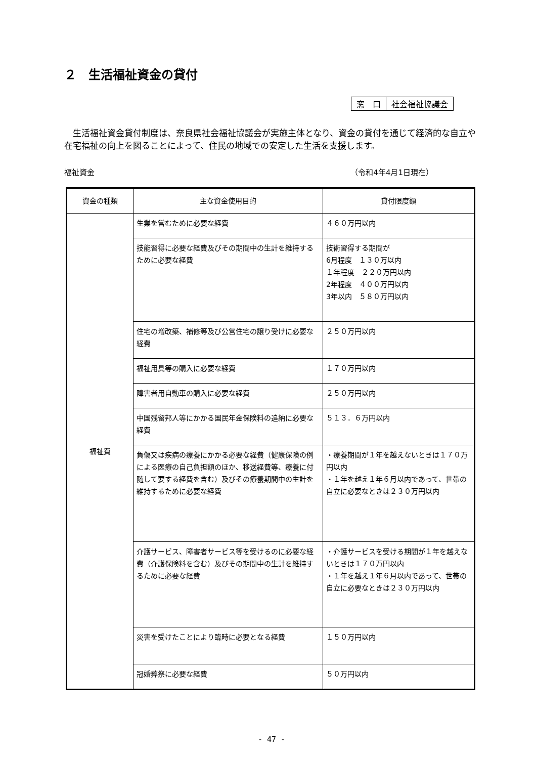２　生活福祉資金の貸付
| 窓 口 | 社会福祉協議会 |
生活福祉資金貸付制度は、奈良県社会福祉協議会が実施主体となり、資金の貸付を通じて経済的な自立や在宅福祉の向上を図ることによって、住民の地域での安定した生活を支援します。
福祉資金 （令和4年4月1日現在）
| 資金の種類 | 主な資金使用目的 | 貸付限度額 |
| --- | --- | --- |
| 福祉費 | 生業を営むために必要な経費 | ４６０万円以内 |
| | 技能習得に必要な経費及びその期間中の生計を維持するために必要な経費 | 技術習得する期間が 6月程度 １３０万以内 １年程度 ２２０万円以内 2年程度 ４００万円以内 3年以内 ５８０万円以内 |
| | 住宅の増改築、補修等及び公営住宅の譲り受けに必要な経費 | ２５０万円以内 |
| | 福祉用具等の購入に必要な経費 | １７０万円以内 |
| | 障害者用自動車の購入に必要な経費 | ２５０万円以内 |
| | 中国残留邦人等にかかる国民年金保険料の追納に必要な経費 | ５１３．６万円以内 |
| | 負傷又は疾病の療養にかかる必要な経費（健康保険の例による医療の自己負担額のほか、移送経費等、療養に付随して要する経費を含む）及びその療養期間中の生計を維持するために必要な経費 | ・療養期間が１年を越えないときは１７０万円以内 ・１年を越え１年６月以内であって、世帯の自立に必要なときは２３０万円以内 |
| | 介護サービス、障害者サービス等を受けるのに必要な経費（介護保険料を含む）及びその期間中の生計を維持するために必要な経費 | ・介護サービスを受ける期間が１年を越えないときは１７０万円以内 ・１年を越え１年６月以内であって、世帯の自立に必要なときは２３０万円以内 |
| | 災害を受けたことにより臨時に必要となる経費 | １５０万円以内 |
| | 冠婚葬祭に必要な経費 | ５０万円以内 |
- 47 -